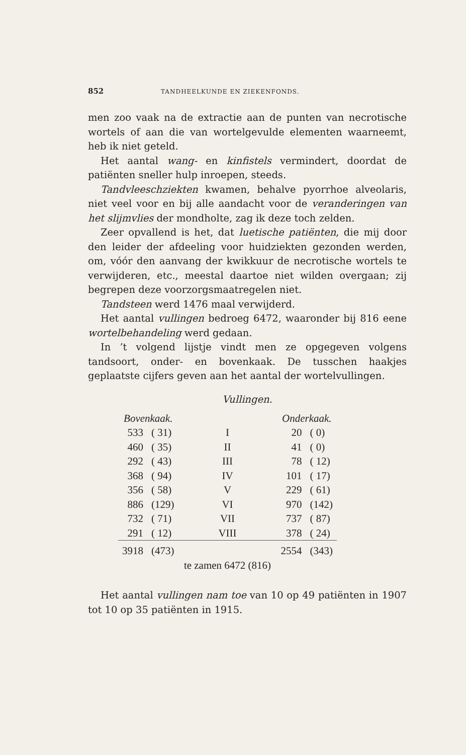852 TANDHEELKUNDE EN ZIEKENFONDS.
men zoo vaak na de extractie aan de punten van necrotische wortels of aan die van wortelgevulde elementen waarneemt, heb ik niet geteld.
Het aantal wang- en kinfistels vermindert, doordat de patiënten sneller hulp inroepen, steeds.
Tandvleeschziekten kwamen, behalve pyorrhoe alveolaris, niet veel voor en bij alle aandacht voor de veranderingen van het slijmvlies der mondholte, zag ik deze toch zelden.
Zeer opvallend is het, dat luetische patiënten, die mij door den leider der afdeeling voor huidziekten gezonden werden, om, vóór den aanvang der kwikkuur de necrotische wortels te verwijderen, etc., meestal daartoe niet wilden overgaan; zij begrepen deze voorzorgsmaatregelen niet.
Tandsteen werd 1476 maal verwijderd.
Het aantal vullingen bedroeg 6472, waaronder bij 816 eene wortelbehandeling werd gedaan.
In ’t volgend lijstje vindt men ze opgegeven volgens tandsoort, onder- en bovenkaak. De tusschen haakjes geplaatste cijfers geven aan het aantal der wortelvullingen.
Vullingen.
| Bovenkaak. | | | Onderkaak. | |
| --- | --- | --- | --- | --- |
| 533 | ( 31) | I | 20 | ( 0) |
| 460 | ( 35) | II | 41 | ( 0) |
| 292 | ( 43) | III | 78 | ( 12) |
| 368 | ( 94) | IV | 101 | ( 17) |
| 356 | ( 58) | V | 229 | ( 61) |
| 886 | (129) | VI | 970 | (142) |
| 732 | ( 71) | VII | 737 | ( 87) |
| 291 | ( 12) | VIII | 378 | ( 24) |
| 3918 | (473) | | 2554 | (343) |
| te zamen 6472 (816) | | | | |
Het aantal vullingen nam toe van 10 op 49 patiënten in 1907 tot 10 op 35 patiënten in 1915.